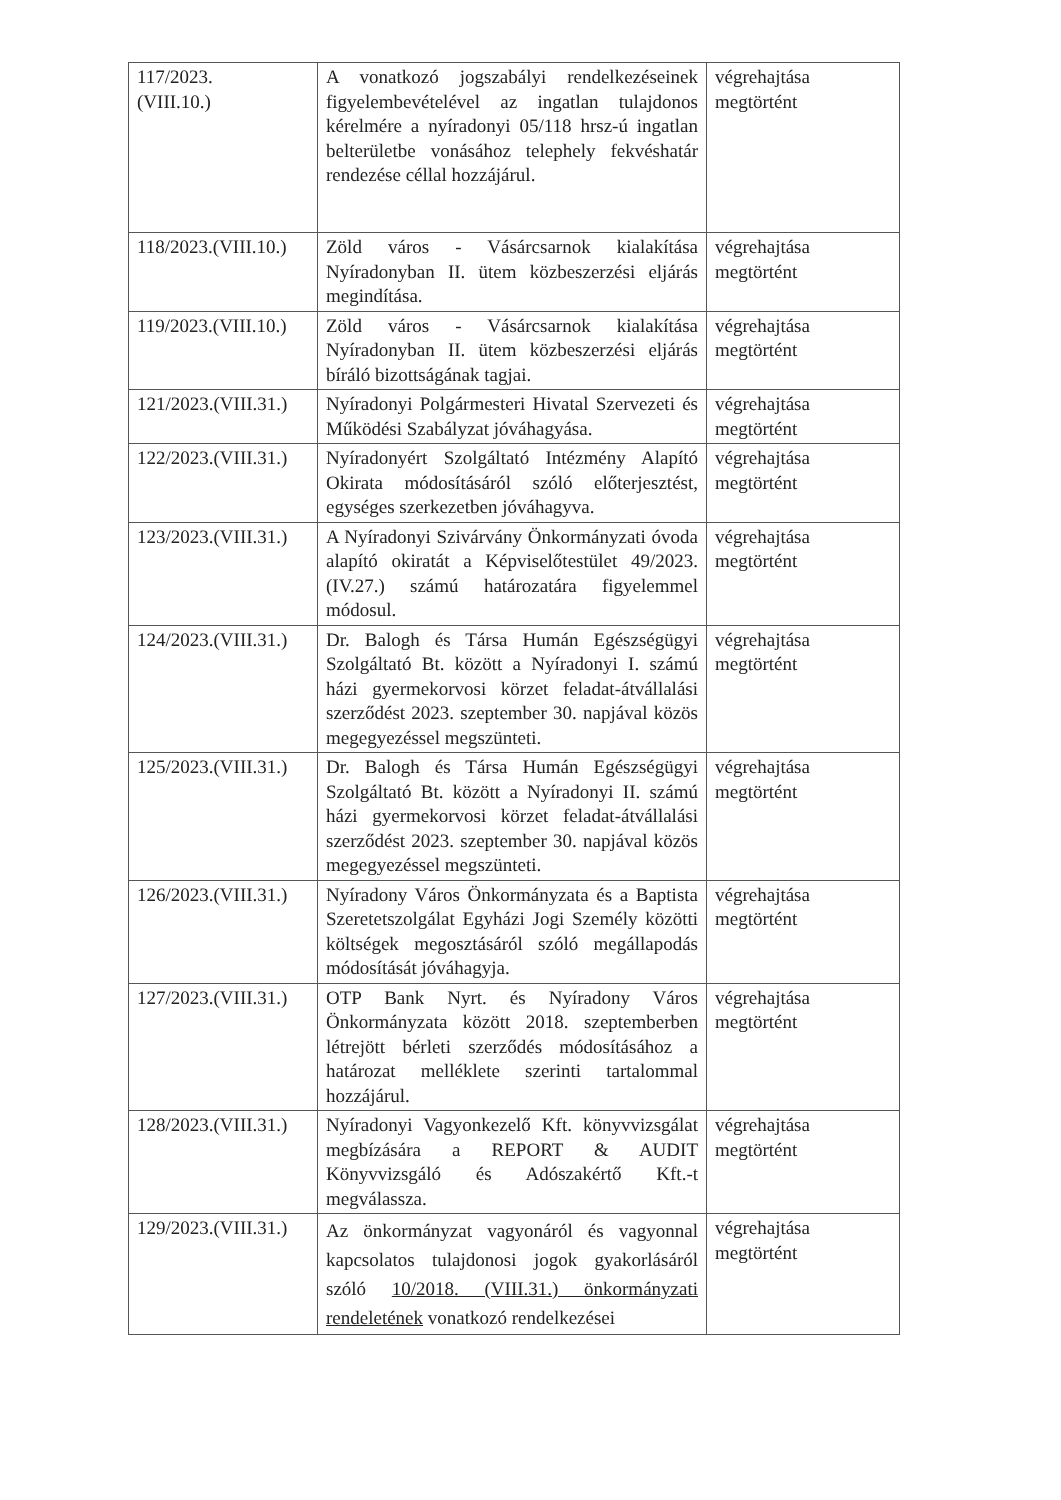| 117/2023. (VIII.10.) | A vonatkozó jogszabályi rendelkezéseinek figyelembevételével az ingatlan tulajdonos kérelmére a nyíradonyi 05/118 hrsz-ú ingatlan belterületbe vonásához telephely fekvéshatár rendezése céllal hozzájárul. | végrehajtása megtörtént |
| 118/2023.(VIII.10.) | Zöld város - Vásárcsarnok kialakítása Nyíradonyban II. ütem közbeszerzési eljárás megindítása. | végrehajtása megtörtént |
| 119/2023.(VIII.10.) | Zöld város - Vásárcsarnok kialakítása Nyíradonyban II. ütem közbeszerzési eljárás bíráló bizottságának tagjai. | végrehajtása megtörtént |
| 121/2023.(VIII.31.) | Nyíradonyi Polgármesteri Hivatal Szervezeti és Működési Szabályzat jóváhagyása. | végrehajtása megtörtént |
| 122/2023.(VIII.31.) | Nyíradonyért Szolgáltató Intézmény Alapító Okirata módosításáról szóló előterjesztést, egységes szerkezetben jóváhagyva. | végrehajtása megtörtént |
| 123/2023.(VIII.31.) | A Nyíradonyi Szivárvány Önkormányzati óvoda alapító okiratát a Képviselőtestület 49/2023. (IV.27.) számú határozatára figyelemmel módosul. | végrehajtása megtörtént |
| 124/2023.(VIII.31.) | Dr. Balogh és Társa Humán Egészségügyi Szolgáltató Bt. között a Nyíradonyi I. számú házi gyermekorvosi körzet feladat-átvállalási szerződést 2023. szeptember 30. napjával közös megegyezéssel megszünteti. | végrehajtása megtörtént |
| 125/2023.(VIII.31.) | Dr. Balogh és Társa Humán Egészségügyi Szolgáltató Bt. között a Nyíradonyi II. számú házi gyermekorvosi körzet feladat-átvállalási szerződést 2023. szeptember 30. napjával közös megegyezéssel megszünteti. | végrehajtása megtörtént |
| 126/2023.(VIII.31.) | Nyíradony Város Önkormányzata és a Baptista Szeretetszolgálat Egyházi Jogi Személy közötti költségek megosztásáról szóló megállapodás módosítását jóváhagyja. | végrehajtása megtörtént |
| 127/2023.(VIII.31.) | OTP Bank Nyrt. és Nyíradony Város Önkormányzata között 2018. szeptemberben létrejött bérleti szerződés módosításához a határozat melléklete szerinti tartalommal hozzájárul. | végrehajtása megtörtént |
| 128/2023.(VIII.31.) | Nyíradonyi Vagyonkezelő Kft. könyvvizsgálat megbízására a REPORT & AUDIT Könyvvizsgáló és Adószakértő Kft.-t megválassza. | végrehajtása megtörtént |
| 129/2023.(VIII.31.) | Az önkormányzat vagyonáról és vagyonnal kapcsolatos tulajdonosi jogok gyakorlásáról szóló 10/2018. (VIII.31.) önkormányzati rendeletének vonatkozó rendelkezései | végrehajtása megtörtént |